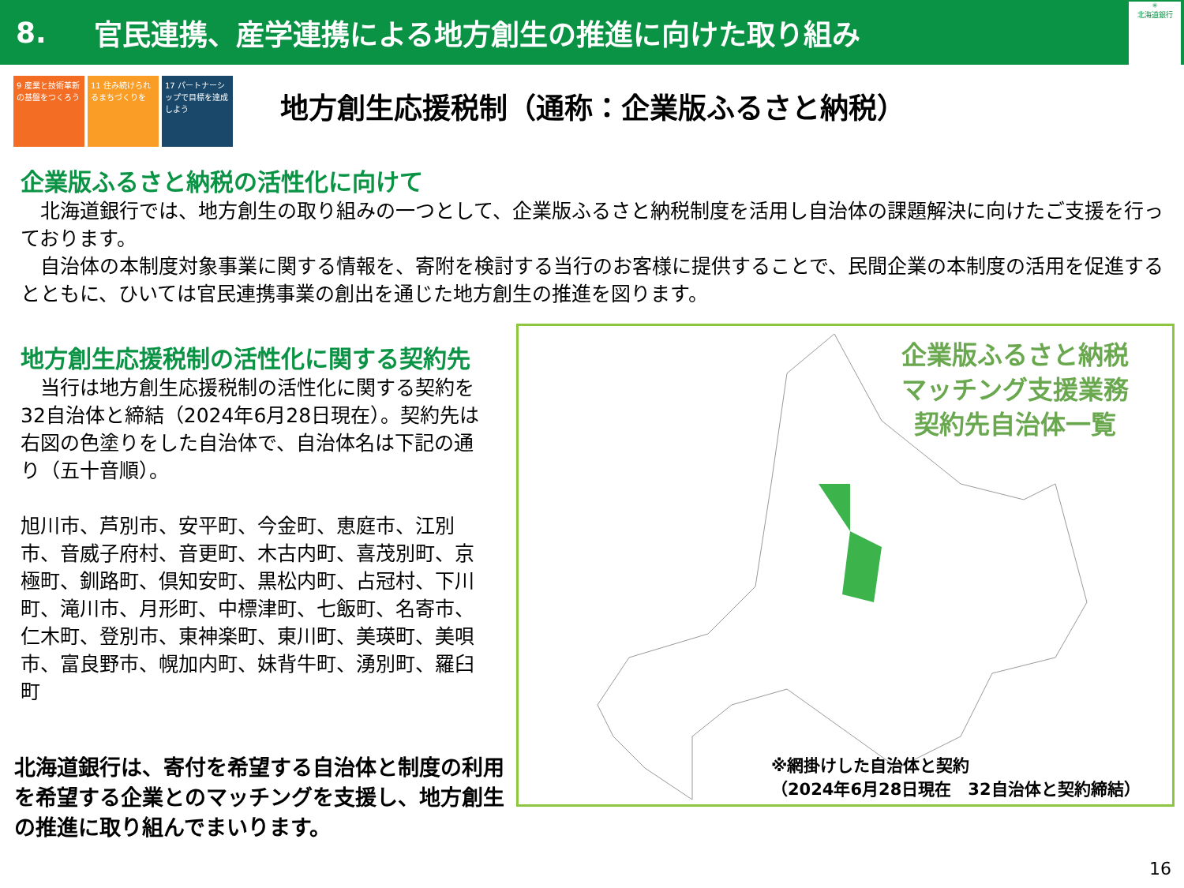8. 官民連携、産学連携による地方創生の推進に向けた取り組み
✳
北海道銀行
9 産業と技術革新の基盤をつくろう
11 住み続けられるまちづくりを
17 パートナーシップで目標を達成しよう
地方創生応援税制（通称：企業版ふるさと納税）
企業版ふるさと納税の活性化に向けて
　北海道銀行では、地方創生の取り組みの一つとして、企業版ふるさと納税制度を活用し自治体の課題解決に向けたご支援を行っております。
　自治体の本制度対象事業に関する情報を、寄附を検討する当行のお客様に提供することで、民間企業の本制度の活用を促進するとともに、ひいては官民連携事業の創出を通じた地方創生の推進を図ります。
地方創生応援税制の活性化に関する契約先
　当行は地方創生応援税制の活性化に関する契約を32自治体と締結（2024年6月28日現在）。契約先は右図の色塗りをした自治体で、自治体名は下記の通り（五十音順）。
旭川市、芦別市、安平町、今金町、恵庭市、江別市、音威子府村、音更町、木古内町、喜茂別町、京極町、釧路町、倶知安町、黒松内町、占冠村、下川町、滝川市、月形町、中標津町、七飯町、名寄市、仁木町、登別市、東神楽町、東川町、美瑛町、美唄市、富良野市、幌加内町、妹背牛町、湧別町、羅臼町
北海道銀行は、寄付を希望する自治体と制度の利用を希望する企業とのマッチングを支援し、地方創生の推進に取り組んでまいります。
企業版ふるさと納税
マッチング支援業務
契約先自治体一覧
※網掛けした自治体と契約
（2024年6月28日現在　32自治体と契約締結）
16